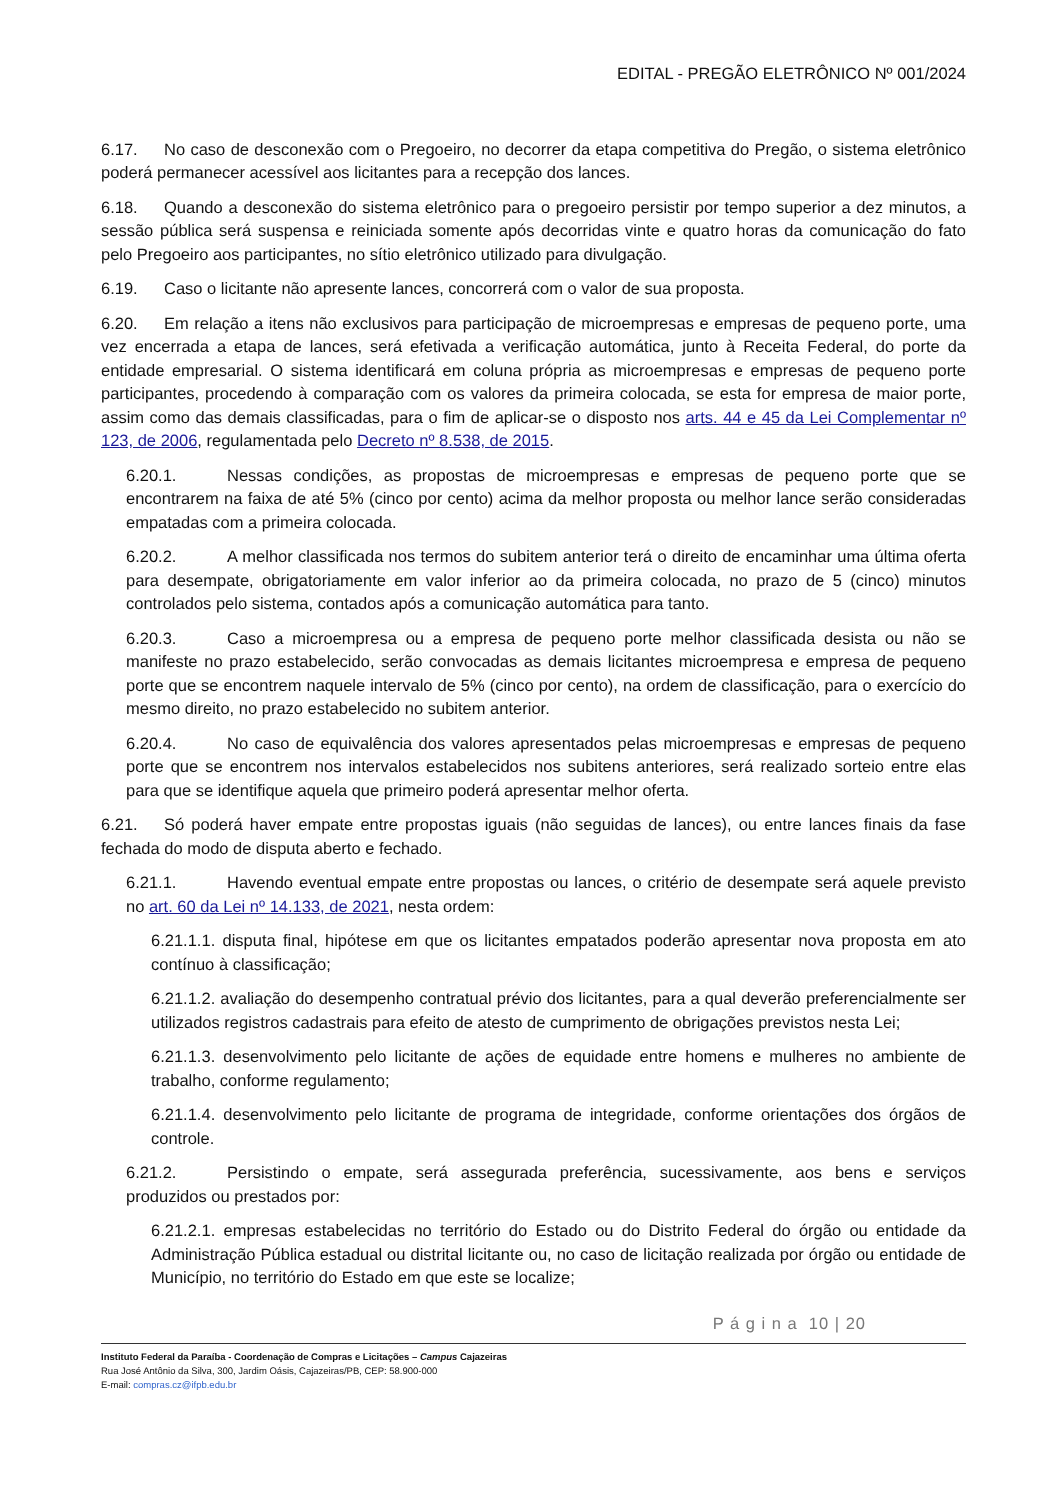EDITAL - PREGÃO ELETRÔNICO Nº 001/2024
6.17. No caso de desconexão com o Pregoeiro, no decorrer da etapa competitiva do Pregão, o sistema eletrônico poderá permanecer acessível aos licitantes para a recepção dos lances.
6.18. Quando a desconexão do sistema eletrônico para o pregoeiro persistir por tempo superior a dez minutos, a sessão pública será suspensa e reiniciada somente após decorridas vinte e quatro horas da comunicação do fato pelo Pregoeiro aos participantes, no sítio eletrônico utilizado para divulgação.
6.19. Caso o licitante não apresente lances, concorrerá com o valor de sua proposta.
6.20. Em relação a itens não exclusivos para participação de microempresas e empresas de pequeno porte, uma vez encerrada a etapa de lances, será efetivada a verificação automática, junto à Receita Federal, do porte da entidade empresarial. O sistema identificará em coluna própria as microempresas e empresas de pequeno porte participantes, procedendo à comparação com os valores da primeira colocada, se esta for empresa de maior porte, assim como das demais classificadas, para o fim de aplicar-se o disposto nos arts. 44 e 45 da Lei Complementar nº 123, de 2006, regulamentada pelo Decreto nº 8.538, de 2015.
6.20.1. Nessas condições, as propostas de microempresas e empresas de pequeno porte que se encontrarem na faixa de até 5% (cinco por cento) acima da melhor proposta ou melhor lance serão consideradas empatadas com a primeira colocada.
6.20.2. A melhor classificada nos termos do subitem anterior terá o direito de encaminhar uma última oferta para desempate, obrigatoriamente em valor inferior ao da primeira colocada, no prazo de 5 (cinco) minutos controlados pelo sistema, contados após a comunicação automática para tanto.
6.20.3. Caso a microempresa ou a empresa de pequeno porte melhor classificada desista ou não se manifeste no prazo estabelecido, serão convocadas as demais licitantes microempresa e empresa de pequeno porte que se encontrem naquele intervalo de 5% (cinco por cento), na ordem de classificação, para o exercício do mesmo direito, no prazo estabelecido no subitem anterior.
6.20.4. No caso de equivalência dos valores apresentados pelas microempresas e empresas de pequeno porte que se encontrem nos intervalos estabelecidos nos subitens anteriores, será realizado sorteio entre elas para que se identifique aquela que primeiro poderá apresentar melhor oferta.
6.21. Só poderá haver empate entre propostas iguais (não seguidas de lances), ou entre lances finais da fase fechada do modo de disputa aberto e fechado.
6.21.1. Havendo eventual empate entre propostas ou lances, o critério de desempate será aquele previsto no art. 60 da Lei nº 14.133, de 2021, nesta ordem:
6.21.1.1. disputa final, hipótese em que os licitantes empatados poderão apresentar nova proposta em ato contínuo à classificação;
6.21.1.2. avaliação do desempenho contratual prévio dos licitantes, para a qual deverão preferencialmente ser utilizados registros cadastrais para efeito de atesto de cumprimento de obrigações previstos nesta Lei;
6.21.1.3. desenvolvimento pelo licitante de ações de equidade entre homens e mulheres no ambiente de trabalho, conforme regulamento;
6.21.1.4. desenvolvimento pelo licitante de programa de integridade, conforme orientações dos órgãos de controle.
6.21.2. Persistindo o empate, será assegurada preferência, sucessivamente, aos bens e serviços produzidos ou prestados por:
6.21.2.1. empresas estabelecidas no território do Estado ou do Distrito Federal do órgão ou entidade da Administração Pública estadual ou distrital licitante ou, no caso de licitação realizada por órgão ou entidade de Município, no território do Estado em que este se localize;
P á g i n a 10 | 20
Instituto Federal da Paraíba - Coordenação de Compras e Licitações – Campus Cajazeiras
Rua José Antônio da Silva, 300, Jardim Oásis, Cajazeiras/PB, CEP: 58.900-000
E-mail: compras.cz@ifpb.edu.br